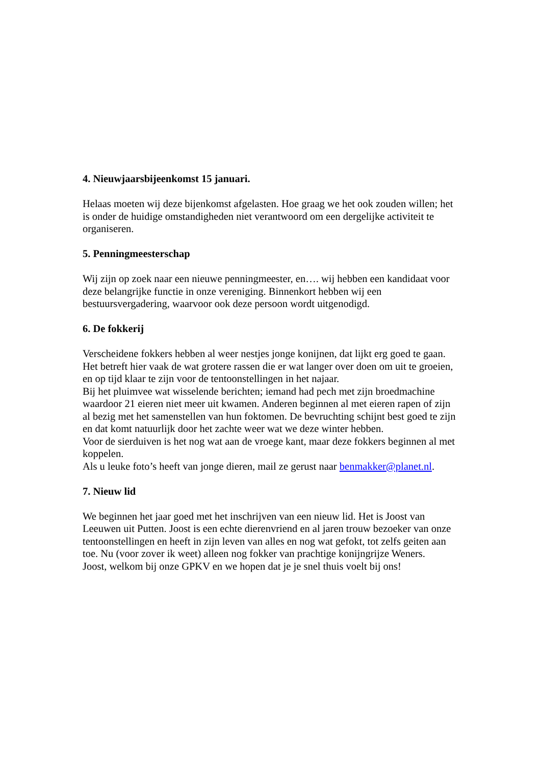4. Nieuwjaarsbijeenkomst 15 januari.
Helaas moeten wij deze bijenkomst afgelasten. Hoe graag we het ook zouden willen; het is onder de huidige omstandigheden niet verantwoord om een dergelijke activiteit te organiseren.
5. Penningmeesterschap
Wij zijn op zoek naar een nieuwe penningmeester, en…. wij hebben een kandidaat voor deze belangrijke functie in onze vereniging. Binnenkort hebben wij een bestuursvergadering, waarvoor ook deze persoon wordt uitgenodigd.
6. De fokkerij
Verscheidene fokkers hebben al weer nestjes jonge konijnen, dat lijkt erg goed te gaan. Het betreft hier vaak de wat grotere rassen die er wat langer over doen om uit te groeien, en op tijd klaar te zijn voor de tentoonstellingen in het najaar.
Bij het pluimvee wat wisselende berichten; iemand had pech met zijn broedmachine waardoor 21 eieren niet meer uit kwamen. Anderen beginnen al met eieren rapen of zijn al bezig met het samenstellen van hun foktomen. De bevruchting schijnt best goed te zijn en dat komt natuurlijk door het zachte weer wat we deze winter hebben.
Voor de sierduiven is het nog wat aan de vroege kant, maar deze fokkers beginnen al met koppelen.
Als u leuke foto’s heeft van jonge dieren, mail ze gerust naar benmakker@planet.nl.
7. Nieuw lid
We beginnen het jaar goed met het inschrijven van een nieuw lid. Het is Joost van Leeuwen uit Putten. Joost is een echte dierenvriend en al jaren trouw bezoeker van onze tentoonstellingen en heeft in zijn leven van alles en nog wat gefokt, tot zelfs geiten aan toe. Nu (voor zover ik weet) alleen nog fokker van prachtige konijngrijze Weners.
Joost, welkom bij onze GPKV en we hopen dat je je snel thuis voelt bij ons!